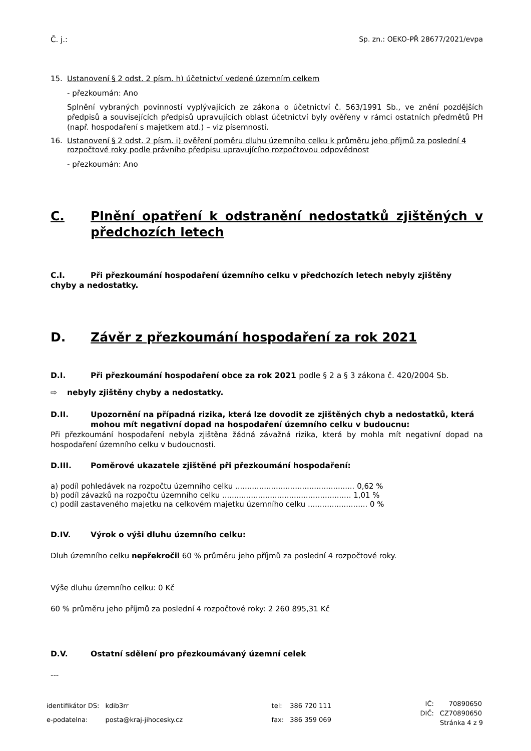Č. j.: Sp. zn.: OEKO-PŘ 28677/2021/evpa
15. Ustanovení § 2 odst. 2 písm. h) účetnictví vedené územním celkem
- přezkoumán: Ano
Splnění vybraných povinností vyplývajících ze zákona o účetnictví č. 563/1991 Sb., ve znění pozdějších předpisů a souvisejících předpisů upravujících oblast účetnictví byly ověřeny v rámci ostatních předmětů PH (např. hospodaření s majetkem atd.) – viz písemnosti.
16. Ustanovení § 2 odst. 2 písm. i) ověření poměru dluhu územního celku k průměru jeho příjmů za poslední 4 rozpočtové roky podle právního předpisu upravujícího rozpočtovou odpovědnost
- přezkoumán: Ano
C. Plnění opatření k odstranění nedostatků zjištěných v předchozích letech
C.I. Při přezkoumání hospodaření územního celku v předchozích letech nebyly zjištěny
chyby a nedostatky.
D. Závěr z přezkoumání hospodaření za rok 2021
D.I. Při přezkoumání hospodaření obce za rok 2021 podle § 2 a § 3 zákona č. 420/2004 Sb.
⇨ nebyly zjištěny chyby a nedostatky.
D.II. Upozornění na případná rizika, která lze dovodit ze zjištěných chyb a nedostatků, která mohou mít negativní dopad na hospodaření územního celku v budoucnu:
Při přezkoumání hospodaření nebyla zjištěna žádná závažná rizika, která by mohla mít negativní dopad na hospodaření územního celku v budoucnosti.
D.III. Poměrové ukazatele zjištěné při přezkoumání hospodaření:
a) podíl pohledávek na rozpočtu územního celku .................................................. 0,62 %
b) podíl závazků na rozpočtu územního celku ...................................................... 1,01 %
c) podíl zastaveného majetku na celkovém majetku územního celku ......................... 0 %
D.IV. Výrok o výši dluhu územního celku:
Dluh územního celku nepřekročil 60 % průměru jeho příjmů za poslední 4 rozpočtové roky.
Výše dluhu územního celku: 0 Kč
60 % průměru jeho příjmů za poslední 4 rozpočtové roky: 2 260 895,31 Kč
D.V. Ostatní sdělení pro přezkoumávaný územní celek
---
| identifikátor DS: | kdib3rr |
| e-podatelna: | posta@kraj-jihocesky.cz |
| tel: | 386 720 111 |
| fax: | 386 359 069 |
| IČ: | 70890650 |
| DIČ: | CZ70890650 |
Stránka 4 z 9